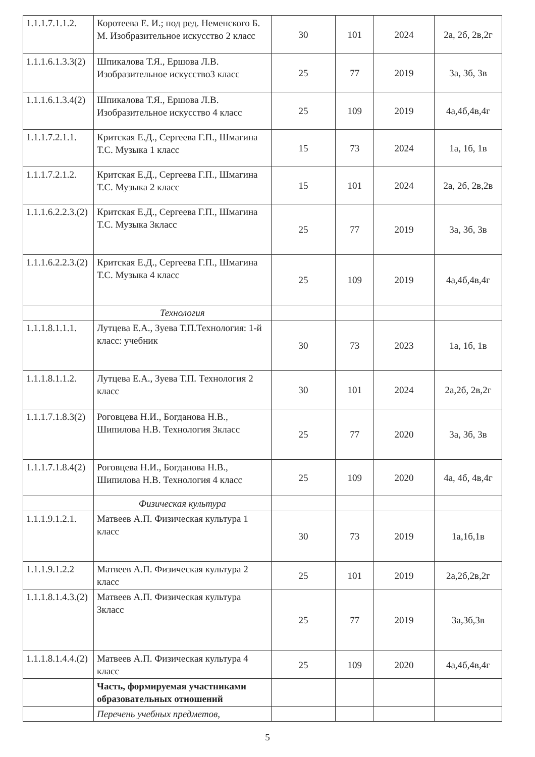| 1.1.1.7.1.1.2. | Коротеева Е. И.; под ред. Неменского Б. М. Изобразительное искусство 2 класс | 30 | 101 | 2024 | 2а, 2б, 2в,2г |
| 1.1.1.6.1.3.3(2) | Шпикалова Т.Я., Ершова Л.В. Изобразительное искусство3 класс | 25 | 77 | 2019 | 3а, 3б, 3в |
| 1.1.1.6.1.3.4(2) | Шпикалова Т.Я., Ершова Л.В. Изобразительное искусство 4 класс | 25 | 109 | 2019 | 4а,4б,4в,4г |
| 1.1.1.7.2.1.1. | Критская Е.Д., Сергеева Г.П., Шмагина Т.С. Музыка 1 класс | 15 | 73 | 2024 | 1а, 1б, 1в |
| 1.1.1.7.2.1.2. | Критская Е.Д., Сергеева Г.П., Шмагина Т.С. Музыка 2 класс | 15 | 101 | 2024 | 2а, 2б, 2в,2в |
| 1.1.1.6.2.2.3.(2) | Критская Е.Д., Сергеева Г.П., Шмагина Т.С. Музыка 3класс | 25 | 77 | 2019 | 3а, 3б, 3в |
| 1.1.1.6.2.2.3.(2) | Критская Е.Д., Сергеева Г.П., Шмагина Т.С. Музыка 4 класс | 25 | 109 | 2019 | 4а,4б,4в,4г |
| | Технология | | | | |
| 1.1.1.8.1.1.1. | Лутцева Е.А., Зуева Т.П.Технология: 1-й класс: учебник | 30 | 73 | 2023 | 1а, 1б, 1в |
| 1.1.1.8.1.1.2. | Лутцева Е.А., Зуева Т.П. Технология 2 класс | 30 | 101 | 2024 | 2а,2б, 2в,2г |
| 1.1.1.7.1.8.3(2) | Роговцева Н.И., Богданова Н.В., Шипилова Н.В. Технология 3класс | 25 | 77 | 2020 | 3а, 3б, 3в |
| 1.1.1.7.1.8.4(2) | Роговцева Н.И., Богданова Н.В., Шипилова Н.В. Технология 4 класс | 25 | 109 | 2020 | 4а, 4б, 4в,4г |
| | Физическая культура | | | | |
| 1.1.1.9.1.2.1. | Матвеев А.П. Физическая культура 1 класс | 30 | 73 | 2019 | 1а,1б,1в |
| 1.1.1.9.1.2.2 | Матвеев А.П. Физическая культура 2 класс | 25 | 101 | 2019 | 2а,2б,2в,2г |
| 1.1.1.8.1.4.3.(2) | Матвеев А.П. Физическая культура 3класс | 25 | 77 | 2019 | 3а,3б,3в |
| 1.1.1.8.1.4.4.(2) | Матвеев А.П. Физическая культура 4 класс | 25 | 109 | 2020 | 4а,4б,4в,4г |
| | Часть, формируемая участниками образовательных отношений | | | | |
| | Перечень учебных предметов, | | | | |
5